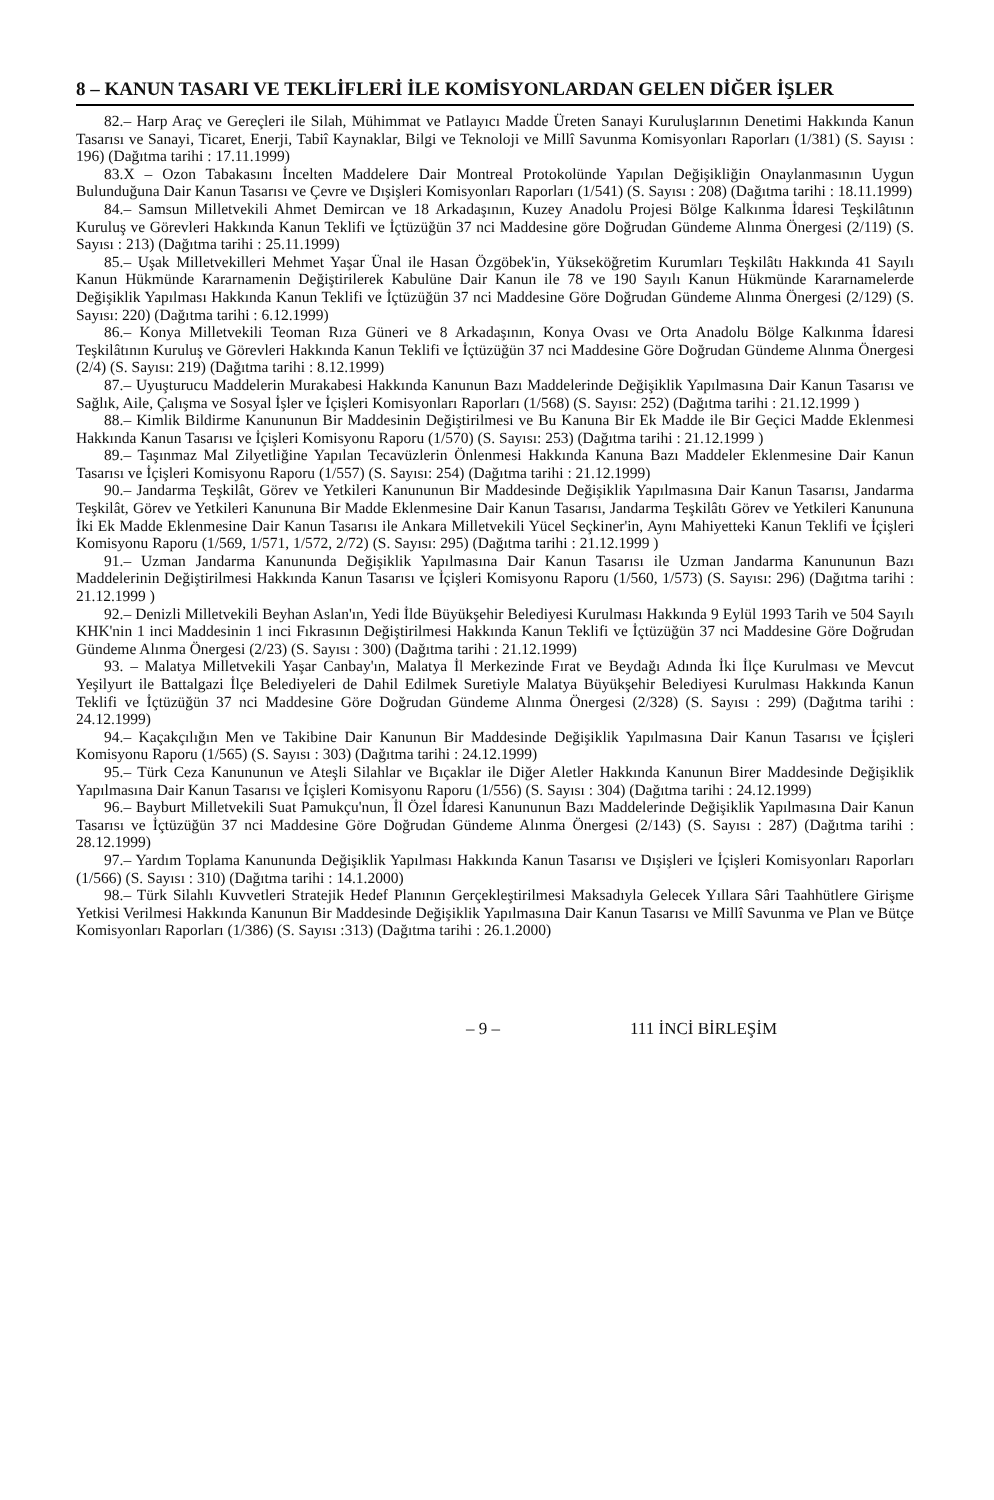8 – KANUN TASARI VE TEKLİFLERİ İLE KOMİSYONLARDAN GELEN DİĞER İŞLER
82.– Harp Araç ve Gereçleri ile Silah, Mühimmat ve Patlayıcı Madde Üreten Sanayi Kuruluşlarının Denetimi Hakkında Kanun Tasarısı ve Sanayi, Ticaret, Enerji, Tabiî Kaynaklar, Bilgi ve Teknoloji ve Millî Savunma Komisyonları Raporları (1/381) (S. Sayısı : 196) (Dağıtma tarihi : 17.11.1999)
83.X – Ozon Tabakasını İncelten Maddelere Dair Montreal Protokolünde Yapılan Değişikliğin Onaylanmasının Uygun Bulunduğuna Dair Kanun Tasarısı ve Çevre ve Dışişleri Komisyonları Raporları (1/541) (S. Sayısı : 208) (Dağıtma tarihi : 18.11.1999)
84.– Samsun Milletvekili Ahmet Demircan ve 18 Arkadaşının, Kuzey Anadolu Projesi Bölge Kalkınma İdaresi Teşkilâtının Kuruluş ve Görevleri Hakkında Kanun Teklifi ve İçtüzüğün 37 nci Maddesine göre Doğrudan Gündeme Alınma Önergesi (2/119) (S. Sayısı : 213) (Dağıtma tarihi : 25.11.1999)
85.– Uşak Milletvekilleri Mehmet Yaşar Ünal ile Hasan Özgöbek'in, Yükseköğretim Kurumları Teşkilâtı Hakkında 41 Sayılı Kanun Hükmünde Kararnamenin Değiştirilerek Kabulüne Dair Kanun ile 78 ve 190 Sayılı Kanun Hükmünde Kararnamelerde Değişiklik Yapılması Hakkında Kanun Teklifi ve İçtüzüğün 37 nci Maddesine Göre Doğrudan Gündeme Alınma Önergesi (2/129) (S. Sayısı: 220) (Dağıtma tarihi : 6.12.1999)
86.– Konya Milletvekili Teoman Rıza Güneri ve 8 Arkadaşının, Konya Ovası ve Orta Anadolu Bölge Kalkınma İdaresi Teşkilâtının Kuruluş ve Görevleri Hakkında Kanun Teklifi ve İçtüzüğün 37 nci Maddesine Göre Doğrudan Gündeme Alınma Önergesi (2/4) (S. Sayısı: 219) (Dağıtma tarihi : 8.12.1999)
87.– Uyuşturucu Maddelerin Murakabesi Hakkında Kanunun Bazı Maddelerinde Değişiklik Yapılmasına Dair Kanun Tasarısı ve Sağlık, Aile, Çalışma ve Sosyal İşler ve İçişleri Komisyonları Raporları (1/568) (S. Sayısı: 252) (Dağıtma tarihi : 21.12.1999 )
88.– Kimlik Bildirme Kanununun Bir Maddesinin Değiştirilmesi ve Bu Kanuna Bir Ek Madde ile Bir Geçici Madde Eklenmesi Hakkında Kanun Tasarısı ve İçişleri Komisyonu Raporu (1/570) (S. Sayısı: 253) (Dağıtma tarihi : 21.12.1999 )
89.– Taşınmaz Mal Zilyetliğine Yapılan Tecavüzlerin Önlenmesi Hakkında Kanuna Bazı Maddeler Eklenmesine Dair Kanun Tasarısı ve İçişleri Komisyonu Raporu (1/557) (S. Sayısı: 254) (Dağıtma tarihi : 21.12.1999)
90.– Jandarma Teşkilât, Görev ve Yetkileri Kanununun Bir Maddesinde Değişiklik Yapılmasına Dair Kanun Tasarısı, Jandarma Teşkilât, Görev ve Yetkileri Kanununa Bir Madde Eklenmesine Dair Kanun Tasarısı, Jandarma Teşkilâtı Görev ve Yetkileri Kanununa İki Ek Madde Eklenmesine Dair Kanun Tasarısı ile Ankara Milletvekili Yücel Seçkiner'in, Aynı Mahiyetteki Kanun Teklifi ve İçişleri Komisyonu Raporu (1/569, 1/571, 1/572, 2/72) (S. Sayısı: 295) (Dağıtma tarihi : 21.12.1999 )
91.– Uzman Jandarma Kanununda Değişiklik Yapılmasına Dair Kanun Tasarısı ile Uzman Jandarma Kanununun Bazı Maddelerinin Değiştirilmesi Hakkında Kanun Tasarısı ve İçişleri Komisyonu Raporu (1/560, 1/573) (S. Sayısı: 296) (Dağıtma tarihi : 21.12.1999 )
92.– Denizli Milletvekili Beyhan Aslan'ın, Yedi İlde Büyükşehir Belediyesi Kurulması Hakkında 9 Eylül 1993 Tarih ve 504 Sayılı KHK'nin 1 inci Maddesinin 1 inci Fıkrasının Değiştirilmesi Hakkında Kanun Teklifi ve İçtüzüğün 37 nci Maddesine Göre Doğrudan Gündeme Alınma Önergesi (2/23) (S. Sayısı : 300) (Dağıtma tarihi : 21.12.1999)
93. – Malatya Milletvekili Yaşar Canbay'ın, Malatya İl Merkezinde Fırat ve Beydağı Adında İki İlçe Kurulması ve Mevcut Yeşilyurt ile Battalgazi İlçe Belediyeleri de Dahil Edilmek Suretiyle Malatya Büyükşehir Belediyesi Kurulması Hakkında Kanun Teklifi ve İçtüzüğün 37 nci Maddesine Göre Doğrudan Gündeme Alınma Önergesi (2/328) (S. Sayısı : 299) (Dağıtma tarihi : 24.12.1999)
94.– Kaçakçılığın Men ve Takibine Dair Kanunun Bir Maddesinde Değişiklik Yapılmasına Dair Kanun Tasarısı ve İçişleri Komisyonu Raporu (1/565) (S. Sayısı : 303) (Dağıtma tarihi : 24.12.1999)
95.– Türk Ceza Kanununun ve Ateşli Silahlar ve Bıçaklar ile Diğer Aletler Hakkında Kanunun Birer Maddesinde Değişiklik Yapılmasına Dair Kanun Tasarısı ve İçişleri Komisyonu Raporu (1/556) (S. Sayısı : 304) (Dağıtma tarihi : 24.12.1999)
96.– Bayburt Milletvekili Suat Pamukçu'nun, İl Özel İdaresi Kanununun Bazı Maddelerinde Değişiklik Yapılmasına Dair Kanun Tasarısı ve İçtüzüğün 37 nci Maddesine Göre Doğrudan Gündeme Alınma Önergesi (2/143) (S. Sayısı : 287) (Dağıtma tarihi : 28.12.1999)
97.– Yardım Toplama Kanununda Değişiklik Yapılması Hakkında Kanun Tasarısı ve Dışişleri ve İçişleri Komisyonları Raporları (1/566) (S. Sayısı : 310) (Dağıtma tarihi : 14.1.2000)
98.– Türk Silahlı Kuvvetleri Stratejik Hedef Planının Gerçekleştirilmesi Maksadıyla Gelecek Yıllara Sâri Taahhütlere Girişme Yetkisi Verilmesi Hakkında Kanunun Bir Maddesinde Değişiklik Yapılmasına Dair Kanun Tasarısı ve Millî Savunma ve Plan ve Bütçe Komisyonları Raporları (1/386) (S. Sayısı :313) (Dağıtma tarihi : 26.1.2000)
– 9 – 111 İNCİ BİRLEŞİM